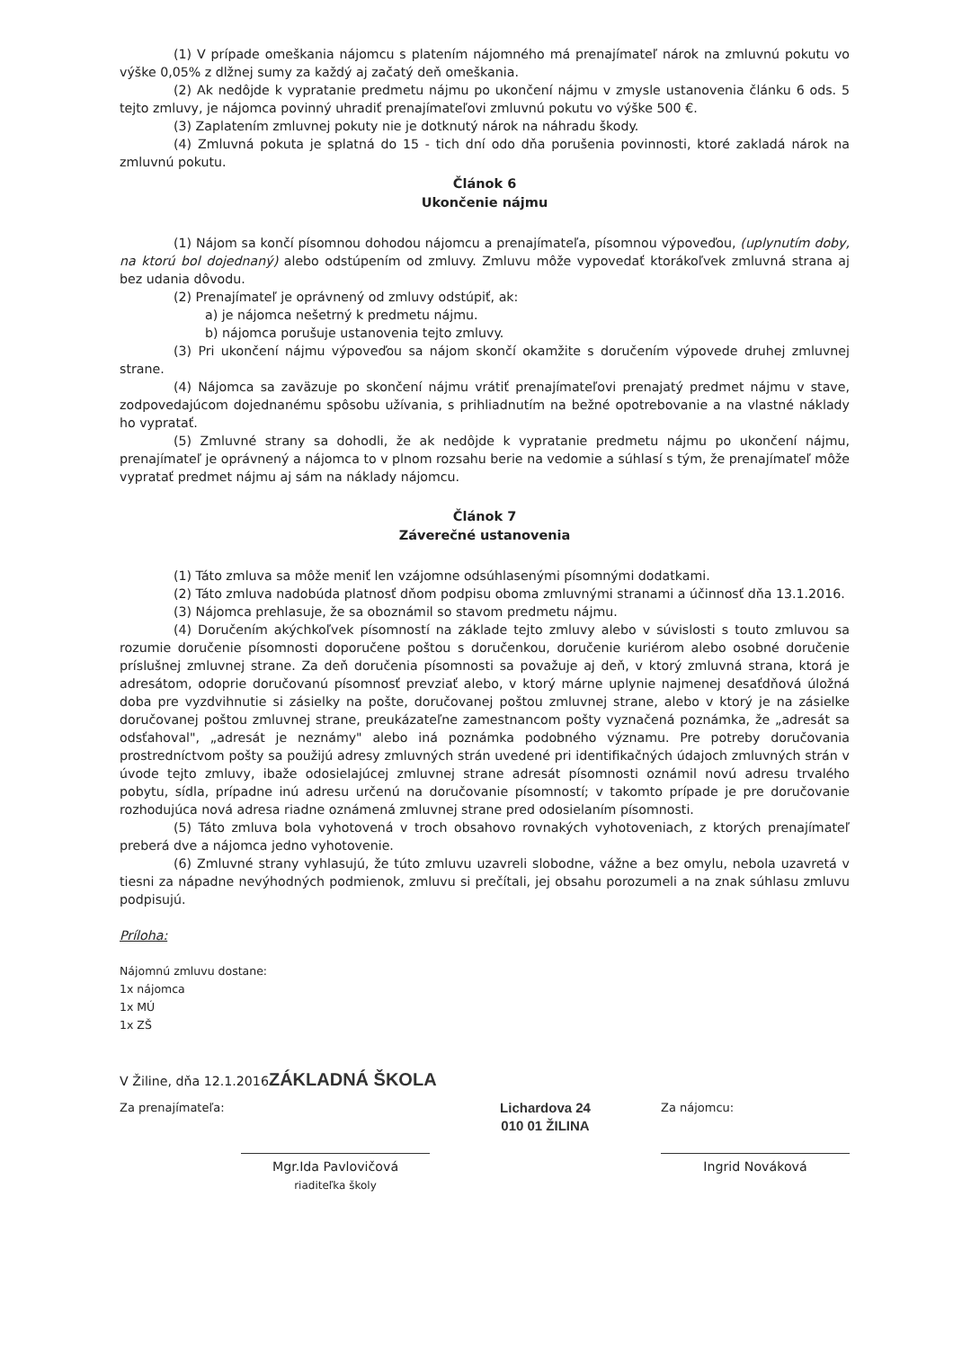(1) V prípade omeškania nájomcu s platením nájomného má prenajímateľ nárok na zmluvnú pokutu vo výške 0,05% z dlžnej sumy za každý aj začatý deň omeškania.
(2) Ak nedôjde k vypratanie predmetu nájmu po ukončení nájmu v zmysle ustanovenia článku 6 ods. 5 tejto zmluvy, je nájomca povinný uhradiť prenajímateľovi zmluvnú pokutu vo výške 500 €.
(3) Zaplatením zmluvnej pokuty nie je dotknutý nárok na náhradu škody.
(4) Zmluvná pokuta je splatná do 15 - tich dní odo dňa porušenia povinnosti, ktoré zakladá nárok na zmluvnú pokutu.
Článok 6
Ukončenie nájmu
(1) Nájom sa končí písomnou dohodou nájomcu a prenajímateľa, písomnou výpoveďou, (uplynutím doby, na ktorú bol dojednaný) alebo odstúpením od zmluvy. Zmluvu môže vypovedať ktorákoľvek zmluvná strana aj bez udania dôvodu.
(2) Prenajímateľ je oprávnený od zmluvy odstúpiť, ak:
a) je nájomca nešetrný k predmetu nájmu.
b) nájomca porušuje ustanovenia tejto zmluvy.
(3) Pri ukončení nájmu výpoveďou sa nájom skončí okamžite s doručením výpovede druhej zmluvnej strane.
(4) Nájomca sa zaväzuje po skončení nájmu vrátiť prenajímateľovi prenajatý predmet nájmu v stave, zodpovedajúcom dojednanému spôsobu užívania, s prihliadnutím na bežné opotrebovanie a na vlastné náklady ho vypratať.
(5) Zmluvné strany sa dohodli, že ak nedôjde k vypratanie predmetu nájmu po ukončení nájmu, prenajímateľ je oprávnený a nájomca to v plnom rozsahu berie na vedomie a súhlasí s tým, že prenajímateľ môže vypratať predmet nájmu aj sám na náklady nájomcu.
Článok 7
Záverečné ustanovenia
(1) Táto zmluva sa môže meniť len vzájomne odsúhlasenými písomnými dodatkami.
(2) Táto zmluva nadobúda platnosť dňom podpisu oboma zmluvnými stranami a účinnosť dňa 13.1.2016.
(3) Nájomca prehlasuje, že sa oboznámil so stavom predmetu nájmu.
(4) Doručením akýchkoľvek písomností na základe tejto zmluvy alebo v súvislosti s touto zmluvou sa rozumie doručenie písomnosti doporučene poštou s doručenkou, doručenie kuriérom alebo osobné doručenie príslušnej zmluvnej strane. Za deň doručenia písomnosti sa považuje aj deň, v ktorý zmluvná strana, ktorá je adresátom, odoprie doručovanú písomnosť prevziať alebo, v ktorý márne uplynie najmenej desaťdňová úložná doba pre vyzdvihnutie si zásielky na pošte, doručovanej poštou zmluvnej strane, alebo v ktorý je na zásielke doručovanej poštou zmluvnej strane, preukázateľne zamestnancom pošty vyznačená poznámka, že „adresát sa odsťahoval", „adresát je neznámy" alebo iná poznámka podobného významu. Pre potreby doručovania prostredníctvom pošty sa použijú adresy zmluvných strán uvedené pri identifikačných údajoch zmluvných strán v úvode tejto zmluvy, ibaže odosielajúcej zmluvnej strane adresát písomnosti oznámil novú adresu trvalého pobytu, sídla, prípadne inú adresu určenú na doručovanie písomností; v takomto prípade je pre doručovanie rozhodujúca nová adresa riadne oznámená zmluvnej strane pred odosielaním písomnosti.
(5) Táto zmluva bola vyhotovená v troch obsahovo rovnakých vyhotoveniach, z ktorých prenajímateľ preberá dve a nájomca jedno vyhotovenie.
(6) Zmluvné strany vyhlasujú, že túto zmluvu uzavreli slobodne, vážne a bez omylu, nebola uzavretá v tiesni za nápadne nevýhodných podmienok, zmluvu si prečítali, jej obsahu porozumeli a na znak súhlasu zmluvu podpisujú.
Príloha:
Nájomnú zmluvu dostane:
1x nájomca
1x MÚ
1x ZŠ
V Žiline, dňa 12.1.2016ZÁKLADNÁ ŠKOLA
Za prenajímateľa:
Mgr.Ida Pavlovičová
riaditeľka školy
Lichardova 24
010 01 ŽILINA
Za nájomcu:
Ingrid Nováková